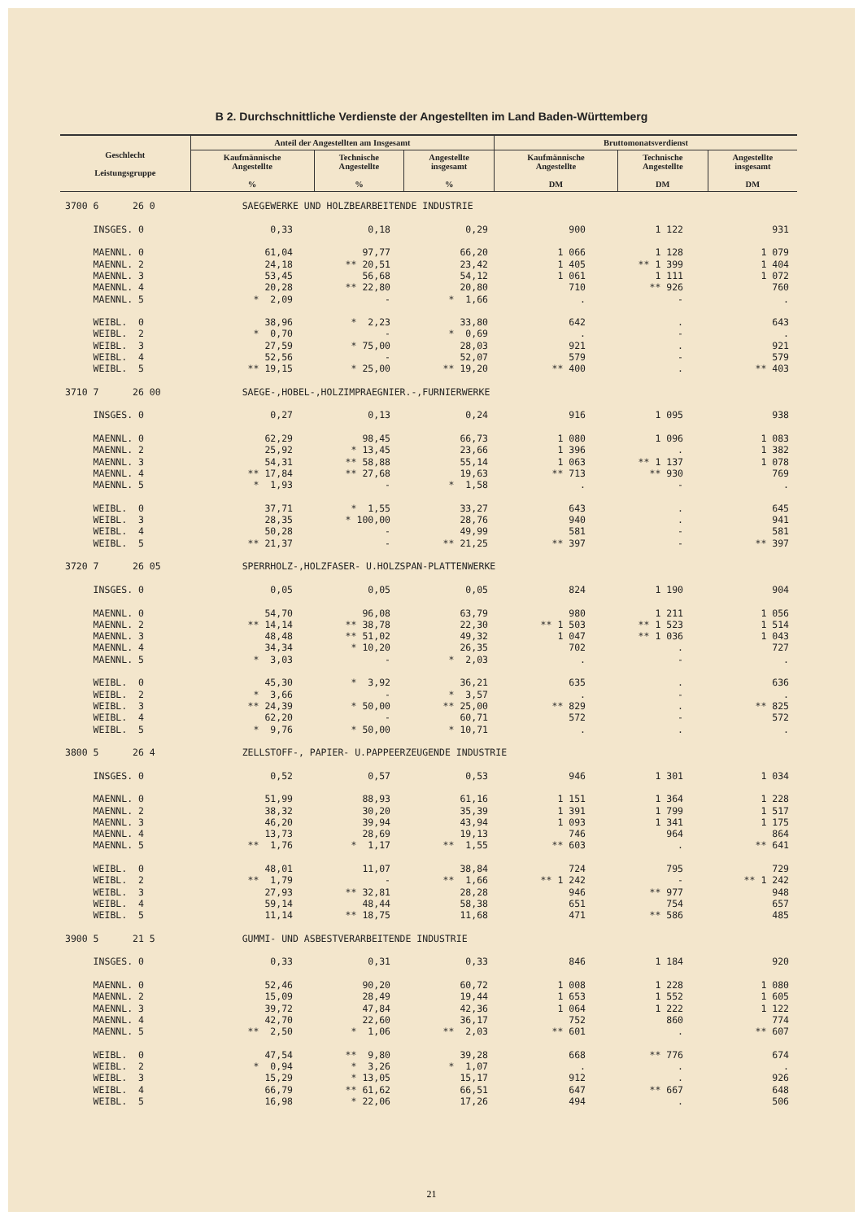B 2. Durchschnittliche Verdienste der Angestellten im Land Baden-Württemberg
| Geschlecht Leistungsgruppe | Anteil der Angestellten am Insgesamt | | | Bruttomonatsverdienst | | |
| --- | --- | --- | --- | --- | --- | --- |
| | Kaufmännische Angestellte % | Technische Angestellte % | Angestellte insgesamt % | Kaufmännische Angestellte DM | Technische Angestellte DM | Angestellte insgesamt DM |
| 3700 6 26 0 | SAEGEWERKE UND HOLZBEARBEITENDE INDUSTRIE | | | | | |
| INSGES. 0 | 0,33 | 0,18 | 0,29 | 900 | 1 122 | 931 |
| MAENNL. 0 | 61,04 | 97,77 | 66,20 | 1 066 | 1 128 | 1 079 |
| MAENNL. 2 | 24,18 | ** 20,51 | 23,42 | 1 405 | ** 1 399 | 1 404 |
| MAENNL. 3 | 53,45 | 56,68 | 54,12 | 1 061 | 1 111 | 1 072 |
| MAENNL. 4 | 20,28 | ** 22,80 | 20,80 | 710 | ** 926 | 760 |
| MAENNL. 5 | * 2,09 | - | * 1,66 | . | - | . |
| WEIBL. 0 | 38,96 | * 2,23 | 33,80 | 642 | . | 643 |
| WEIBL. 2 | * 0,70 | - | * 0,69 | . | - | . |
| WEIBL. 3 | 27,59 | * 75,00 | 28,03 | 921 | . | 921 |
| WEIBL. 4 | 52,56 | - | 52,07 | 579 | - | 579 |
| WEIBL. 5 | ** 19,15 | * 25,00 | ** 19,20 | ** 400 | . | ** 403 |
| 3710 7 26 00 | SAEGE-,HOBEL-,HOLZIMPRAEGNIER.-,FURNIERWERKE | | | | | |
| INSGES. 0 | 0,27 | 0,13 | 0,24 | 916 | 1 095 | 938 |
| MAENNL. 0 | 62,29 | 98,45 | 66,73 | 1 080 | 1 096 | 1 083 |
| MAENNL. 2 | 25,92 | * 13,45 | 23,66 | 1 396 | . | 1 382 |
| MAENNL. 3 | 54,31 | ** 58,88 | 55,14 | 1 063 | ** 1 137 | 1 078 |
| MAENNL. 4 | ** 17,84 | ** 27,68 | 19,63 | ** 713 | ** 930 | 769 |
| MAENNL. 5 | * 1,93 | - | * 1,58 | . | - | . |
| WEIBL. 0 | 37,71 | * 1,55 | 33,27 | 643 | . | 645 |
| WEIBL. 3 | 28,35 | * 100,00 | 28,76 | 940 | . | 941 |
| WEIBL. 4 | 50,28 | - | 49,99 | 581 | - | 581 |
| WEIBL. 5 | ** 21,37 | - | ** 21,25 | ** 397 | - | ** 397 |
| 3720 7 26 05 | SPERRHOLZ-,HOLZFASER- U.HOLZSPAN-PLATTENWERKE | | | | | |
| INSGES. 0 | 0,05 | 0,05 | 0,05 | 824 | 1 190 | 904 |
| MAENNL. 0 | 54,70 | 96,08 | 63,79 | 980 | 1 211 | 1 056 |
| MAENNL. 2 | ** 14,14 | ** 38,78 | 22,30 | ** 1 503 | ** 1 523 | 1 514 |
| MAENNL. 3 | 48,48 | ** 51,02 | 49,32 | 1 047 | ** 1 036 | 1 043 |
| MAENNL. 4 | 34,34 | * 10,20 | 26,35 | 702 | . | 727 |
| MAENNL. 5 | * 3,03 | - | * 2,03 | . | - | . |
| WEIBL. 0 | 45,30 | * 3,92 | 36,21 | 635 | . | 636 |
| WEIBL. 2 | * 3,66 | - | * 3,57 | . | - | . |
| WEIBL. 3 | ** 24,39 | * 50,00 | ** 25,00 | ** 829 | . | ** 825 |
| WEIBL. 4 | 62,20 | - | 60,71 | 572 | - | 572 |
| WEIBL. 5 | * 9,76 | * 50,00 | * 10,71 | . | . | . |
| 3800 5 26 4 | ZELLSTOFF-, PAPIER- U.PAPPEERZEUGENDE INDUSTRIE | | | | | |
| INSGES. 0 | 0,52 | 0,57 | 0,53 | 946 | 1 301 | 1 034 |
| MAENNL. 0 | 51,99 | 88,93 | 61,16 | 1 151 | 1 364 | 1 228 |
| MAENNL. 2 | 38,32 | 30,20 | 35,39 | 1 391 | 1 799 | 1 517 |
| MAENNL. 3 | 46,20 | 39,94 | 43,94 | 1 093 | 1 341 | 1 175 |
| MAENNL. 4 | 13,73 | 28,69 | 19,13 | 746 | 964 | 864 |
| MAENNL. 5 | ** 1,76 | * 1,17 | ** 1,55 | ** 603 | . | ** 641 |
| WEIBL. 0 | 48,01 | 11,07 | 38,84 | 724 | 795 | 729 |
| WEIBL. 2 | ** 1,79 | - | ** 1,66 | ** 1 242 | - | ** 1 242 |
| WEIBL. 3 | 27,93 | ** 32,81 | 28,28 | 946 | ** 977 | 948 |
| WEIBL. 4 | 59,14 | 48,44 | 58,38 | 651 | 754 | 657 |
| WEIBL. 5 | 11,14 | ** 18,75 | 11,68 | 471 | ** 586 | 485 |
| 3900 5 21 5 | GUMMI- UND ASBESTVERARBEITENDE INDUSTRIE | | | | | |
| INSGES. 0 | 0,33 | 0,31 | 0,33 | 846 | 1 184 | 920 |
| MAENNL. 0 | 52,46 | 90,20 | 60,72 | 1 008 | 1 228 | 1 080 |
| MAENNL. 2 | 15,09 | 28,49 | 19,44 | 1 653 | 1 552 | 1 605 |
| MAENNL. 3 | 39,72 | 47,84 | 42,36 | 1 064 | 1 222 | 1 122 |
| MAENNL. 4 | 42,70 | 22,60 | 36,17 | 752 | 860 | 774 |
| MAENNL. 5 | ** 2,50 | * 1,06 | ** 2,03 | ** 601 | . | ** 607 |
| WEIBL. 0 | 47,54 | ** 9,80 | 39,28 | 668 | ** 776 | 674 |
| WEIBL. 2 | * 0,94 | * 3,26 | * 1,07 | . | . | . |
| WEIBL. 3 | 15,29 | * 13,05 | 15,17 | 912 | . | 926 |
| WEIBL. 4 | 66,79 | ** 61,62 | 66,51 | 647 | ** 667 | 648 |
| WEIBL. 5 | 16,98 | * 22,06 | 17,26 | 494 | . | 506 |
21